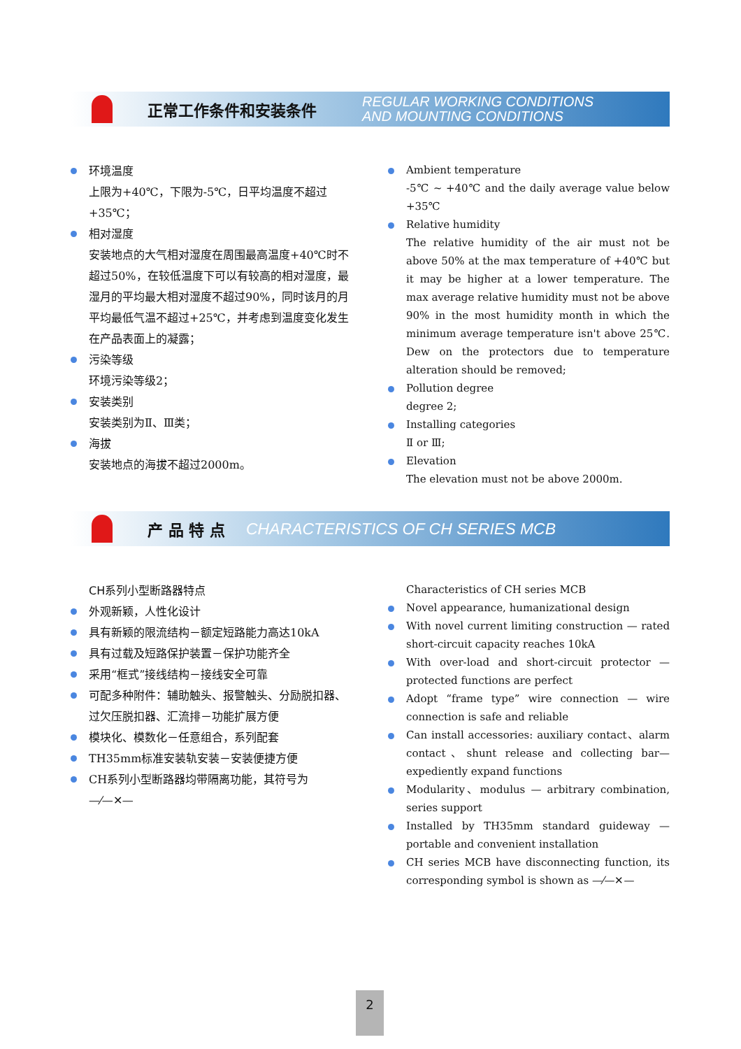正常工作条件和安装条件
REGULAR WORKING CONDITIONS
AND MOUNTING CONDITIONS
环境温度
上限为+40℃，下限为-5℃，日平均温度不超过+35℃；
相对湿度
安装地点的大气相对湿度在周围最高温度+40℃时不超过50%，在较低温度下可以有较高的相对湿度，最湿月的平均最大相对湿度不超过90%，同时该月的月平均最低气温不超过+25℃，并考虑到温度变化发生在产品表面上的凝露；
污染等级
环境污染等级2；
安装类别
安装类别为Ⅱ、Ⅲ类；
海拔
安装地点的海拔不超过2000m。
Ambient temperature
-5℃ ~ +40℃ and the daily average value below +35℃
Relative humidity
The relative humidity of the air must not be above 50% at the max temperature of +40℃ but it may be higher at a lower temperature. The max average relative humidity must not be above 90% in the most humidity month in which the minimum average temperature isn't above 25℃. Dew on the protectors due to temperature alteration should be removed;
Pollution degree
degree 2;
Installing categories
Ⅱ or Ⅲ;
Elevation
The elevation must not be above 2000m.
产 品 特 点
CHARACTERISTICS OF CH SERIES MCB
CH系列小型断路器特点
外观新颖，人性化设计
具有新颖的限流结构－额定短路能力高达10kA
具有过载及短路保护装置－保护功能齐全
采用“框式”接线结构－接线安全可靠
可配多种附件：辅助触头、报警触头、分励脱扣器、过欠压脱扣器、汇流排－功能扩展方便
模块化、模数化－任意组合，系列配套
TH35mm标准安装轨安装－安装便捷方便
CH系列小型断路器均带隔离功能，其符号为
—⁄—✕—
Characteristics of CH series MCB
Novel appearance, humanizational design
With novel current limiting construction — rated short-circuit capacity reaches 10kA
With over-load and short-circuit protector — protected functions are perfect
Adopt “frame type” wire connection — wire connection is safe and reliable
Can install accessories: auxiliary contact、alarm contact、shunt release and collecting bar— expediently expand functions
Modularity、modulus — arbitrary combination, series support
Installed by TH35mm standard guideway — portable and convenient installation
CH series MCB have disconnecting function, its corresponding symbol is shown as —⁄—✕—
2